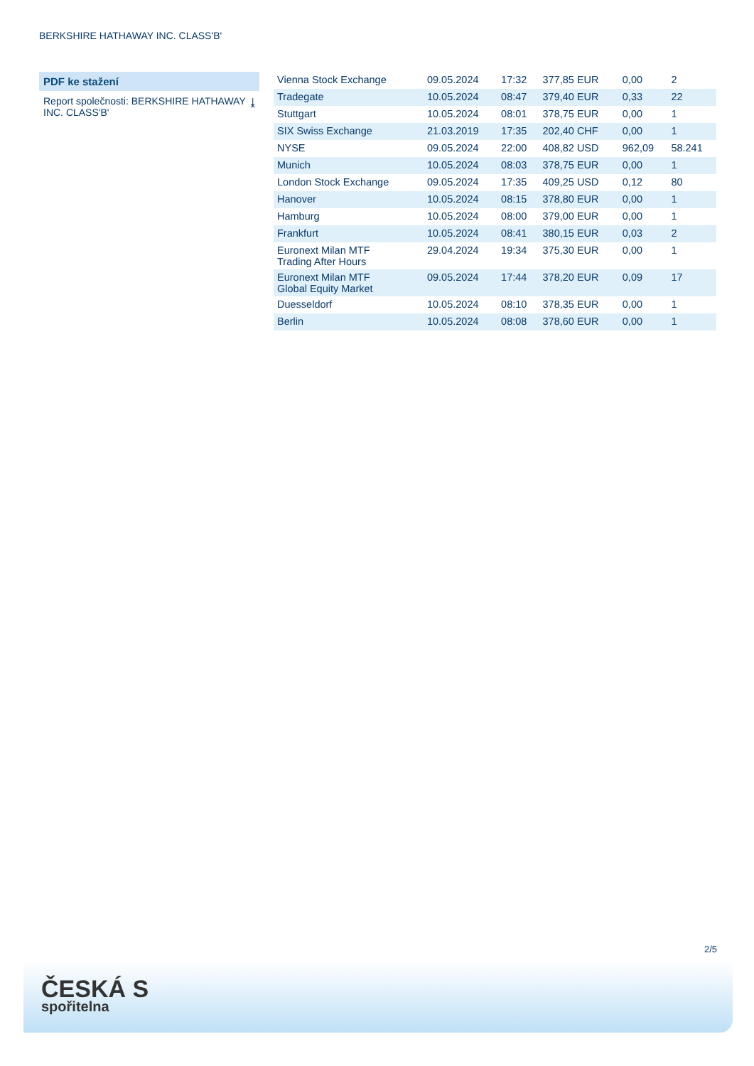BERKSHIRE HATHAWAY INC. CLASS'B'
PDF ke stažení
Report společnosti: BERKSHIRE HATHAWAY INC. CLASS'B' ⤓
| Vienna Stock Exchange | 09.05.2024 | 17:32 | 377,85 EUR | 0,00 | 2 |
| Tradegate | 10.05.2024 | 08:47 | 379,40 EUR | 0,33 | 22 |
| Stuttgart | 10.05.2024 | 08:01 | 378,75 EUR | 0,00 | 1 |
| SIX Swiss Exchange | 21.03.2019 | 17:35 | 202,40 CHF | 0,00 | 1 |
| NYSE | 09.05.2024 | 22:00 | 408,82 USD | 962,09 | 58.241 |
| Munich | 10.05.2024 | 08:03 | 378,75 EUR | 0,00 | 1 |
| London Stock Exchange | 09.05.2024 | 17:35 | 409,25 USD | 0,12 | 80 |
| Hanover | 10.05.2024 | 08:15 | 378,80 EUR | 0,00 | 1 |
| Hamburg | 10.05.2024 | 08:00 | 379,00 EUR | 0,00 | 1 |
| Frankfurt | 10.05.2024 | 08:41 | 380,15 EUR | 0,03 | 2 |
| Euronext Milan MTF Trading After Hours | 29.04.2024 | 19:34 | 375,30 EUR | 0,00 | 1 |
| Euronext Milan MTF Global Equity Market | 09.05.2024 | 17:44 | 378,20 EUR | 0,09 | 17 |
| Duesseldorf | 10.05.2024 | 08:10 | 378,35 EUR | 0,00 | 1 |
| Berlin | 10.05.2024 | 08:08 | 378,60 EUR | 0,00 | 1 |
2/5
ČESKÁ S
spořitelna